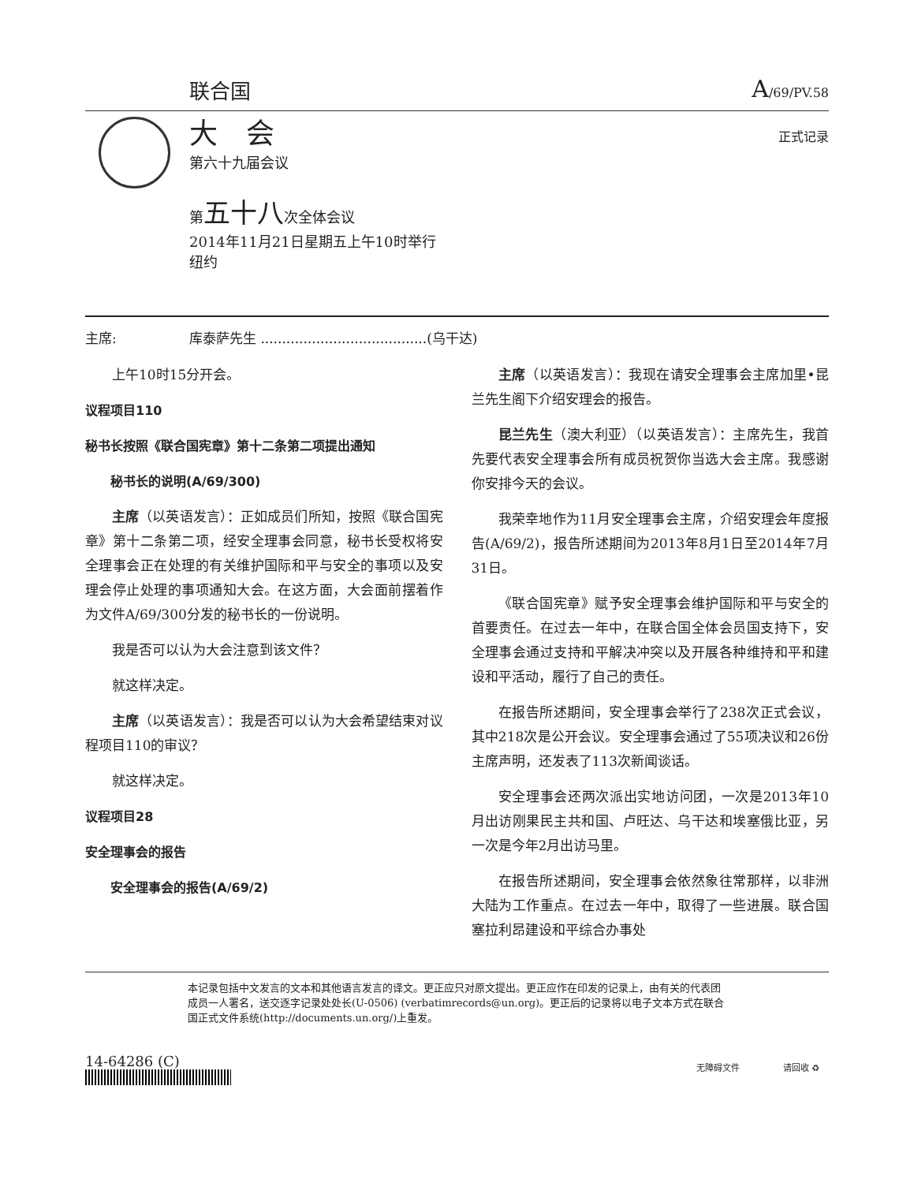联合国 A/69/PV.58
大　会
第六十九届会议
第五十八次全体会议
2014年11月21日星期五上午10时举行
纽约
正式记录
主席: 库泰萨先生 .......................................(乌干达)
上午10时15分开会。
议程项目110
秘书长按照《联合国宪章》第十二条第二项提出通知
秘书长的说明(A/69/300)
主席（以英语发言）：正如成员们所知，按照《联合国宪章》第十二条第二项，经安全理事会同意，秘书长受权将安全理事会正在处理的有关维护国际和平与安全的事项以及安理会停止处理的事项通知大会。在这方面，大会面前摆着作为文件A/69/300分发的秘书长的一份说明。
我是否可以认为大会注意到该文件？
就这样决定。
主席（以英语发言）：我是否可以认为大会希望结束对议程项目110的审议？
就这样决定。
议程项目28
安全理事会的报告
安全理事会的报告(A/69/2)
主席（以英语发言）：我现在请安全理事会主席加里•昆兰先生阁下介绍安理会的报告。
昆兰先生（澳大利亚）（以英语发言）：主席先生，我首先要代表安全理事会所有成员祝贺你当选大会主席。我感谢你安排今天的会议。
我荣幸地作为11月安全理事会主席，介绍安理会年度报告(A/69/2)，报告所述期间为2013年8月1日至2014年7月31日。
《联合国宪章》赋予安全理事会维护国际和平与安全的首要责任。在过去一年中，在联合国全体会员国支持下，安全理事会通过支持和平解决冲突以及开展各种维持和平和建设和平活动，履行了自己的责任。
在报告所述期间，安全理事会举行了238次正式会议，其中218次是公开会议。安全理事会通过了55项决议和26份主席声明，还发表了113次新闻谈话。
安全理事会还两次派出实地访问团，一次是2013年10月出访刚果民主共和国、卢旺达、乌干达和埃塞俄比亚，另一次是今年2月出访马里。
在报告所述期间，安全理事会依然象往常那样，以非洲大陆为工作重点。在过去一年中，取得了一些进展。联合国塞拉利昂建设和平综合办事处
本记录包括中文发言的文本和其他语言发言的译文。更正应只对原文提出。更正应作在印发的记录上，由有关的代表团成员一人署名，送交逐字记录处处长(U-0506) (verbatimrecords@un.org)。更正后的记录将以电子文本方式在联合国正式文件系统(http://documents.un.org/)上重发。
14-64286 (C) 无障碍文件　　　　　请回收 ♻